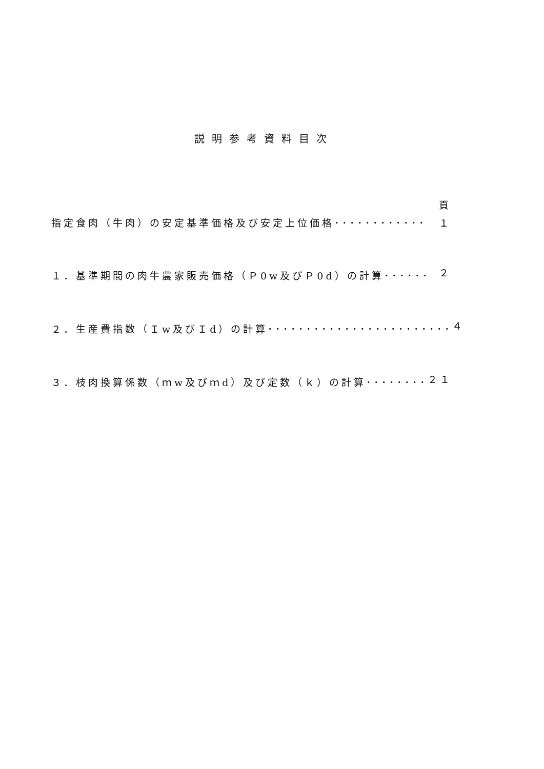説明参考資料目次
頁
指定食肉（牛肉）の安定基準価格及び安定上位価格････････････ １
１．基準期間の肉牛農家販売価格（Ｐ0w及びＰ0d）の計算･･････ ２
２．生産費指数（Ｉw及びＩd）の計算････････････････････････ ４
３．枝肉換算係数（ｍw及びｍd）及び定数（ｋ）の計算････････ ２１